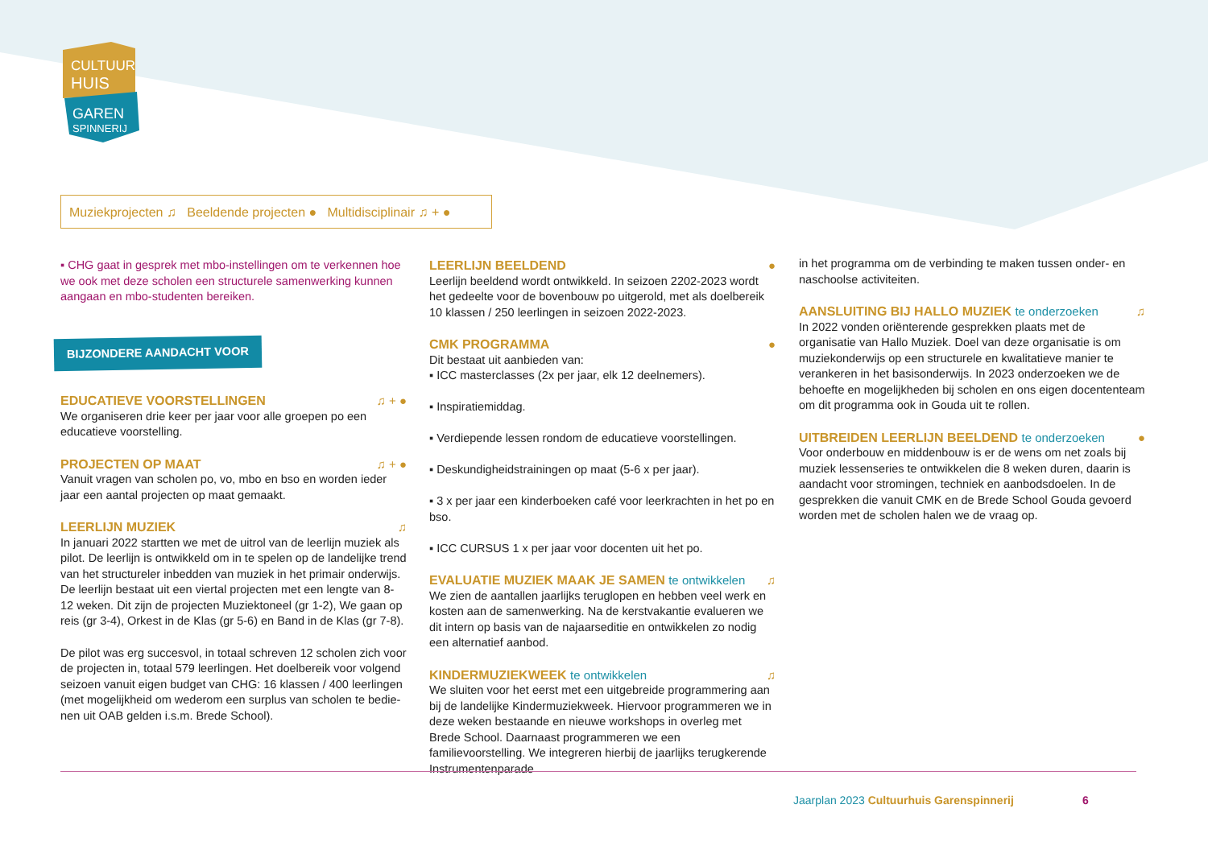CULTUUR
HUIS
GAREN
SPINNERIJ
Muziekprojecten ♫ Beeldende projecten ● Multidisciplinair ♫ + ●
▪ CHG gaat in gesprek met mbo-instellingen om te verkennen hoe we ook met deze scholen een structurele samenwerking kunnen aangaan en mbo-studenten bereiken.
BIJZONDERE AANDACHT VOOR
EDUCATIEVE VOORSTELLINGEN ♫ + ●
We organiseren drie keer per jaar voor alle groepen po een educatieve voorstelling.
PROJECTEN OP MAAT ♫ + ●
Vanuit vragen van scholen po, vo, mbo en bso en worden ieder jaar een aantal projecten op maat gemaakt.
LEERLIJN MUZIEK ♫
In januari 2022 startten we met de uitrol van de leerlijn muziek als pilot. De leerlijn is ontwikkeld om in te spelen op de landelijke trend van het structureler inbedden van muziek in het primair onderwijs. De leerlijn bestaat uit een viertal projecten met een lengte van 8-12 weken. Dit zijn de projecten Muziektoneel (gr 1-2), We gaan op reis (gr 3-4), Orkest in de Klas (gr 5-6) en Band in de Klas (gr 7-8).
De pilot was erg succesvol, in totaal schreven 12 scholen zich voor de projecten in, totaal 579 leerlingen. Het doelbereik voor volgend seizoen vanuit eigen budget van CHG: 16 klassen / 400 leerlingen (met mogelijkheid om wederom een surplus van scholen te bedie-nen uit OAB gelden i.s.m. Brede School).
LEERLIJN BEELDEND ●
Leerlijn beeldend wordt ontwikkeld. In seizoen 2202-2023 wordt het gedeelte voor de bovenbouw po uitgerold, met als doelbereik 10 klassen / 250 leerlingen in seizoen 2022-2023.
CMK PROGRAMMA ●
Dit bestaat uit aanbieden van:
▪ ICC masterclasses (2x per jaar, elk 12 deelnemers).
▪ Inspiratiemiddag.
▪ Verdiepende lessen rondom de educatieve voorstellingen.
▪ Deskundigheidstrainingen op maat (5-6 x per jaar).
▪ 3 x per jaar een kinderboeken café voor leerkrachten in het po en bso.
▪ ICC CURSUS 1 x per jaar voor docenten uit het po.
EVALUATIE MUZIEK MAAK JE SAMEN te ontwikkelen ♫
We zien de aantallen jaarlijks teruglopen en hebben veel werk en kosten aan de samenwerking. Na de kerstvakantie evalueren we dit intern op basis van de najaarseditie en ontwikkelen zo nodig een alternatief aanbod.
KINDERMUZIEKWEEK te ontwikkelen ♫
We sluiten voor het eerst met een uitgebreide programmering aan bij de landelijke Kindermuziekweek. Hiervoor programmeren we in deze weken bestaande en nieuwe workshops in overleg met Brede School. Daarnaast programmeren we een familievoorstelling. We integreren hierbij de jaarlijks terugkerende Instrumentenparade
in het programma om de verbinding te maken tussen onder- en naschoolse activiteiten.
AANSLUITING BIJ HALLO MUZIEK te onderzoeken ♫
In 2022 vonden oriënterende gesprekken plaats met de organisatie van Hallo Muziek. Doel van deze organisatie is om muziekonderwijs op een structurele en kwalitatieve manier te verankeren in het basisonderwijs. In 2023 onderzoeken we de behoefte en mogelijkheden bij scholen en ons eigen docententeam om dit programma ook in Gouda uit te rollen.
UITBREIDEN LEERLIJN BEELDEND te onderzoeken ●
Voor onderbouw en middenbouw is er de wens om net zoals bij muziek lessenseries te ontwikkelen die 8 weken duren, daarin is aandacht voor stromingen, techniek en aanbodsdoelen. In de gesprekken die vanuit CMK en de Brede School Gouda gevoerd worden met de scholen halen we de vraag op.
Jaarplan 2023 Cultuurhuis Garenspinnerij 6